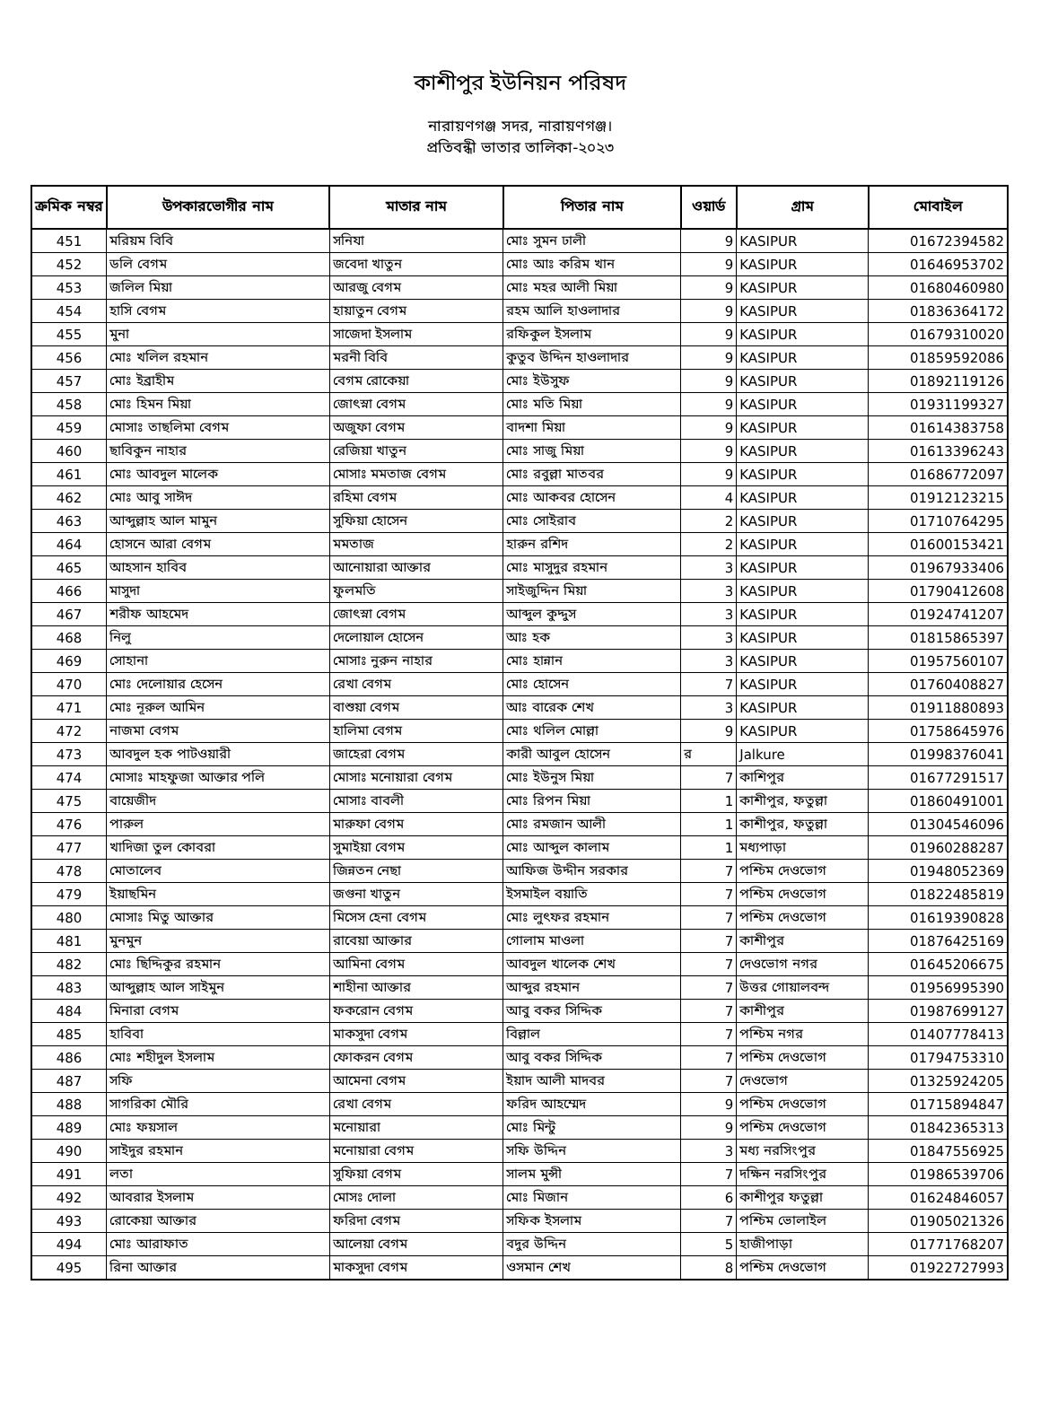কাশীপুর ইউনিয়ন পরিষদ
নারায়ণগঞ্জ সদর, নারায়ণগঞ্জ।
প্রতিবন্ধী ভাতার তালিকা-২০২৩
| ক্রমিক নম্বর | উপকারভোগীর নাম | মাতার নাম | পিতার নাম | ওয়ার্ড | গ্রাম | মোবাইল |
| --- | --- | --- | --- | --- | --- | --- |
| 451 | মরিয়ম বিবি | সনিযা | মোঃ সুমন ঢালী | 9 | KASIPUR | 01672394582 |
| 452 | ডলি বেগম | জবেদা খাতুন | মোঃ আঃ করিম খান | 9 | KASIPUR | 01646953702 |
| 453 | জলিল মিয়া | আরজু বেগম | মোঃ মহর আলী মিয়া | 9 | KASIPUR | 01680460980 |
| 454 | হাসি বেগম | হায়াতুন বেগম | রহম আলি হাওলাদার | 9 | KASIPUR | 01836364172 |
| 455 | মুনা | সাজেদা ইসলাম | রফিকুল ইসলাম | 9 | KASIPUR | 01679310020 |
| 456 | মোঃ খলিল রহমান | মরনী বিবি | কুতুব উদ্দিন হাওলাদার | 9 | KASIPUR | 01859592086 |
| 457 | মোঃ ইব্রাহীম | বেগম রোকেয়া | মোঃ ইউসুফ | 9 | KASIPUR | 01892119126 |
| 458 | মোঃ হিমন মিয়া | জোৎস্না বেগম | মোঃ মতি মিয়া | 9 | KASIPUR | 01931199327 |
| 459 | মোসাঃ তাছলিমা বেগম | অজুফা বেগম | বাদশা মিয়া | 9 | KASIPUR | 01614383758 |
| 460 | ছাবিকুন নাহার | রেজিয়া খাতুন | মোঃ সাজু মিয়া | 9 | KASIPUR | 01613396243 |
| 461 | মোঃ আবদুল মালেক | মোসাঃ মমতাজ বেগম | মোঃ রবুল্লা মাতবর | 9 | KASIPUR | 01686772097 |
| 462 | মোঃ আবু সাঈদ | রহিমা বেগম | মোঃ আকবর হোসেন | 4 | KASIPUR | 01912123215 |
| 463 | আব্দুল্লাহ আল মামুন | সুফিয়া হোসেন | মোঃ সোইরাব | 2 | KASIPUR | 01710764295 |
| 464 | হোসনে আরা বেগম | মমতাজ | হারুন রশিদ | 2 | KASIPUR | 01600153421 |
| 465 | আহসান হাবিব | আনোয়ারা আক্তার | মোঃ মাসুদুর রহমান | 3 | KASIPUR | 01967933406 |
| 466 | মাসুদা | ফুলমতি | সাইজুদ্দিন মিয়া | 3 | KASIPUR | 01790412608 |
| 467 | শরীফ আহমেদ | জোৎস্না বেগম | আব্দুল কুদ্দুস | 3 | KASIPUR | 01924741207 |
| 468 | নিলু | দেলোয়াল হোসেন | আঃ হক | 3 | KASIPUR | 01815865397 |
| 469 | সোহানা | মোসাঃ নুরুন নাহার | মোঃ হান্নান | 3 | KASIPUR | 01957560107 |
| 470 | মোঃ দেলোয়ার হেসেন | রেখা বেগম | মোঃ হোসেন | 7 | KASIPUR | 01760408827 |
| 471 | মোঃ নূরুল আমিন | বাশুয়া বেগম | আঃ বারেক শেখ | 3 | KASIPUR | 01911880893 |
| 472 | নাজমা বেগম | হালিমা বেগম | মোঃ থলিল মোল্লা | 9 | KASIPUR | 01758645976 |
| 473 | আবদুল হক পাটওয়ারী | জাহেরা বেগম | কারী আবুল হোসেন | র | Jalkure | 01998376041 |
| 474 | মোসাঃ মাহফুজা আক্তার পলি | মোসাঃ মনোয়ারা বেগম | মোঃ ইউনুস মিয়া | 7 | কাশিপুর | 01677291517 |
| 475 | বায়েজীদ | মোসাঃ বাবলী | মোঃ রিপন মিয়া | 1 | কাশীপুর, ফতুল্লা | 01860491001 |
| 476 | পারুল | মারুফা বেগম | মোঃ রমজান আলী | 1 | কাশীপুর, ফতুল্লা | 01304546096 |
| 477 | খাদিজা তুল কোবরা | সুমাইয়া বেগম | মোঃ আব্দুল কালাম | 1 | মধ্যপাড়া | 01960288287 |
| 478 | মোতালেব | জিন্নতন নেছা | আফিজ উদ্দীন সরকার | 7 | পশ্চিম দেওভোগ | 01948052369 |
| 479 | ইয়াছমিন | জগুনা খাতুন | ইসমাইল বয়াতি | 7 | পশ্চিম দেওভোগ | 01822485819 |
| 480 | মোসাঃ মিতু আক্তার | মিসেস হেনা বেগম | মোঃ লুৎফর রহমান | 7 | পশ্চিম দেওভোগ | 01619390828 |
| 481 | মুনমুন | রাবেয়া আক্তার | গোলাম মাওলা | 7 | কাশীপুর | 01876425169 |
| 482 | মোঃ ছিদ্দিকুর রহমান | আমিনা বেগম | আবদুল খালেক শেখ | 7 | দেওভোগ নগর | 01645206675 |
| 483 | আব্দুল্লাহ আল সাইমুন | শাহীনা আক্তার | আব্দুর রহমান | 7 | উত্তর গোয়ালবন্দ | 01956995390 |
| 484 | মিনারা বেগম | ফকরোন বেগম | আবু বকর সিদ্দিক | 7 | কাশীপুর | 01987699127 |
| 485 | হাবিবা | মাকসুদা বেগম | বিল্লাল | 7 | পশ্চিম নগর | 01407778413 |
| 486 | মোঃ শহীদুল ইসলাম | ফোকরন বেগম | আবু বকর সিদ্দিক | 7 | পশ্চিম দেওভোগ | 01794753310 |
| 487 | সফি | আমেনা বেগম | ইয়াদ আলী মাদবর | 7 | দেওভোগ | 01325924205 |
| 488 | সাগরিকা মৌরি | রেখা বেগম | ফরিদ আহম্মেদ | 9 | পশ্চিম দেওভোগ | 01715894847 |
| 489 | মোঃ ফয়সাল | মনোয়ারা | মোঃ মিন্টু | 9 | পশ্চিম দেওভোগ | 01842365313 |
| 490 | সাইদুর রহমান | মনোয়ারা বেগম | সফি উদ্দিন | 3 | মধ্য নরসিংপুর | 01847556925 |
| 491 | লতা | সুফিয়া বেগম | সালম মুন্সী | 7 | দক্ষিন নরসিংপুর | 01986539706 |
| 492 | আবরার ইসলাম | মোসঃ দোলা | মোঃ মিজান | 6 | কাশীপুর ফতুল্লা | 01624846057 |
| 493 | রোকেয়া আক্তার | ফরিদা বেগম | সফিক ইসলাম | 7 | পশ্চিম ভোলাইল | 01905021326 |
| 494 | মোঃ আরাফাত | আলেয়া বেগম | বদুর উদ্দিন | 5 | হাজীপাড়া | 01771768207 |
| 495 | রিনা আক্তার | মাকসুদা বেগম | ওসমান শেখ | 8 | পশ্চিম দেওভোগ | 01922727993 |